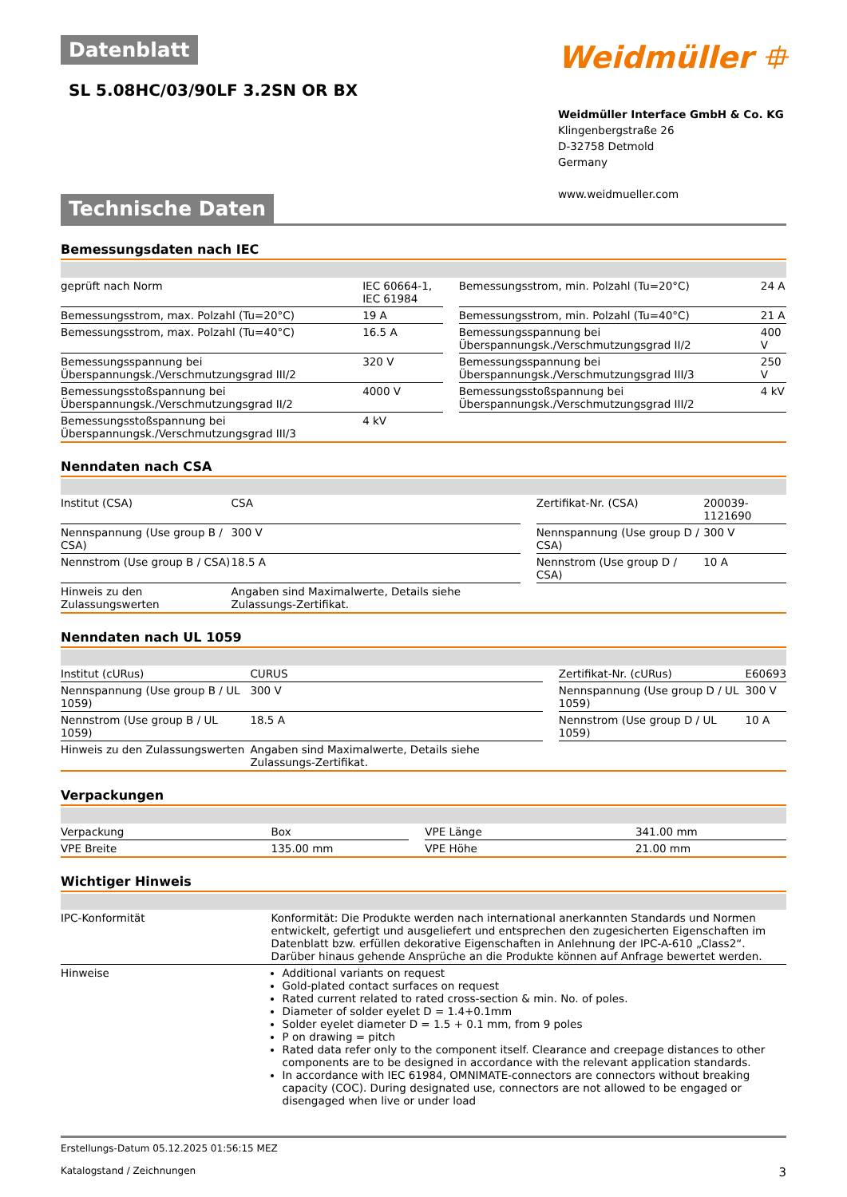Datenblatt
SL 5.08HC/03/90LF 3.2SN OR BX
Weidmüller ⯐
Weidmüller Interface GmbH & Co. KG
Klingenbergstraße 26
D-32758 Detmold
Germany
www.weidmueller.com
Technische Daten
Bemessungsdaten nach IEC
| geprüft nach Norm | IEC 60664-1, IEC 61984 | | Bemessungsstrom, min. Polzahl (Tu=20°C) | 24 A |
| Bemessungsstrom, max. Polzahl (Tu=20°C) | 19 A | | Bemessungsstrom, min. Polzahl (Tu=40°C) | 21 A |
| Bemessungsstrom, max. Polzahl (Tu=40°C) | 16.5 A | | Bemessungsspannung bei Überspannungsk./Verschmutzungsgrad II/2 | 400 V |
| Bemessungsspannung bei Überspannungsk./Verschmutzungsgrad III/2 | 320 V | | Bemessungsspannung bei Überspannungsk./Verschmutzungsgrad III/3 | 250 V |
| Bemessungsstoßspannung bei Überspannungsk./Verschmutzungsgrad II/2 | 4000 V | | Bemessungsstoßspannung bei Überspannungsk./Verschmutzungsgrad III/2 | 4 kV |
| Bemessungsstoßspannung bei Überspannungsk./Verschmutzungsgrad III/3 | 4 kV | | | |
Nenndaten nach CSA
| Institut (CSA) | CSA | | Zertifikat-Nr. (CSA) | 200039-1121690 |
| Nennspannung (Use group B / CSA) | 300 V | | Nennspannung (Use group D / CSA) | 300 V |
| Nennstrom (Use group B / CSA) | 18.5 A | | Nennstrom (Use group D / CSA) | 10 A |
| Hinweis zu den Zulassungswerten | Angaben sind Maximalwerte, Details siehe Zulassungs-Zertifikat. | | | |
Nenndaten nach UL 1059
| Institut (cURus) | CURUS | | Zertifikat-Nr. (cURus) | E60693 |
| Nennspannung (Use group B / UL 1059) | 300 V | | Nennspannung (Use group D / UL 1059) | 300 V |
| Nennstrom (Use group B / UL 1059) | 18.5 A | | Nennstrom (Use group D / UL 1059) | 10 A |
| Hinweis zu den Zulassungswerten | Angaben sind Maximalwerte, Details siehe Zulassungs-Zertifikat. | | | |
Verpackungen
| Verpackung | Box | | VPE Länge | 341.00 mm |
| VPE Breite | 135.00 mm | | VPE Höhe | 21.00 mm |
Wichtiger Hinweis
| IPC-Konformität | Konformität: Die Produkte werden nach international anerkannten Standards und Normen entwickelt, gefertigt und ausgeliefert und entsprechen den zugesicherten Eigenschaften im Datenblatt bzw. erfüllen dekorative Eigenschaften in Anlehnung der IPC-A-610 „Class2“. Darüber hinaus gehende Ansprüche an die Produkte können auf Anfrage bewertet werden. |
| Hinweise | Additional variants on request Gold-plated contact surfaces on request Rated current related to rated cross-section & min. No. of poles. Diameter of solder eyelet D = 1.4+0.1mm Solder eyelet diameter D = 1.5 + 0.1 mm, from 9 poles P on drawing = pitch Rated data refer only to the component itself. Clearance and creepage distances to other components are to be designed in accordance with the relevant application standards. In accordance with IEC 61984, OMNIMATE-connectors are connectors without breaking capacity (COC). During designated use, connectors are not allowed to be engaged or disengaged when live or under load |
Erstellungs-Datum 05.12.2025 01:56:15 MEZ
Katalogstand / Zeichnungen 3